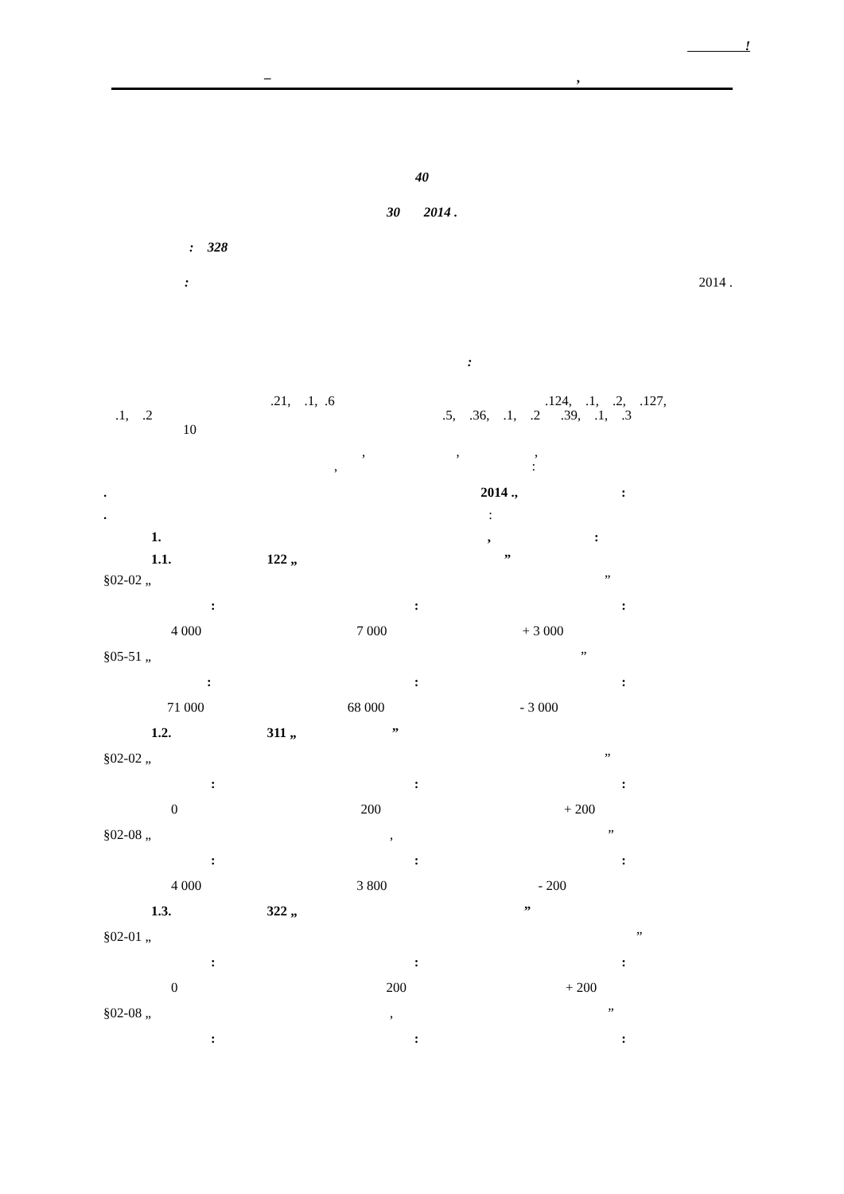!
–,
40
30 2014 .
: 328
: 2014 .
:
.21, .1, .6 .124, .1, .2, .127,
.1, .2 .5, .36, .1, .2 .39, .1, .3
10
, , ,
, :
. 2014 ., :
.:
1.,:
1.1. 122 „”
§02-02 „”
:::
4 000 7 000 + 3 000
§05-51 „”
:::
71 000 68 000 - 3 000
1.2. 311 „”
§02-02 „”
:::
0 200 + 200
§02-08 „,”
:::
4 000 3 800 - 200
1.3. 322 „”
§02-01 „”
:::
0 200 + 200
§02-08 „,”
:::